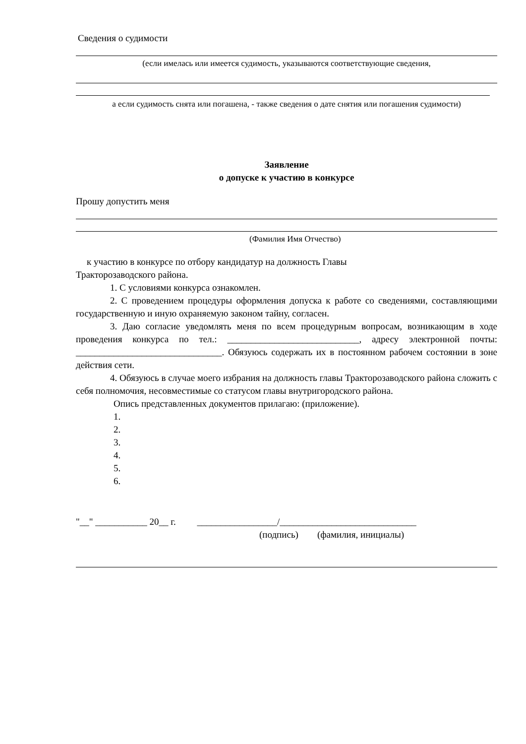Сведения о судимости
(если имелась или имеется судимость, указываются соответствующие сведения,
а если судимость снята или погашена, - также сведения о дате снятия или погашения судимости)
Заявление
о допуске к участию в конкурсе
Прошу допустить меня
(Фамилия Имя Отчество)
к участию в конкурсе по отбору кандидатур на должность Главы
Тракторозаводского района.
1. С условиями конкурса ознакомлен.
2. С проведением процедуры оформления допуска к работе со сведениями, составляющими государственную и иную охраняемую законом тайну, согласен.
3. Даю согласие уведомлять меня по всем процедурным вопросам, возникающим в ходе проведения конкурса по тел.: ____________________________, адресу электронной почты: _______________________________. Обязуюсь содержать их в постоянном рабочем состоянии в зоне действия сети.
4. Обязуюсь в случае моего избрания на должность главы Тракторозаводского района сложить с себя полномочия, несовместимые со статусом главы внутригородского района.
Опись представленных документов прилагаю: (приложение).
1.
2.
3.
4.
5.
6.
"__" ___________ 20__ г. _________________/_____________________________
(подпись) (фамилия, инициалы)